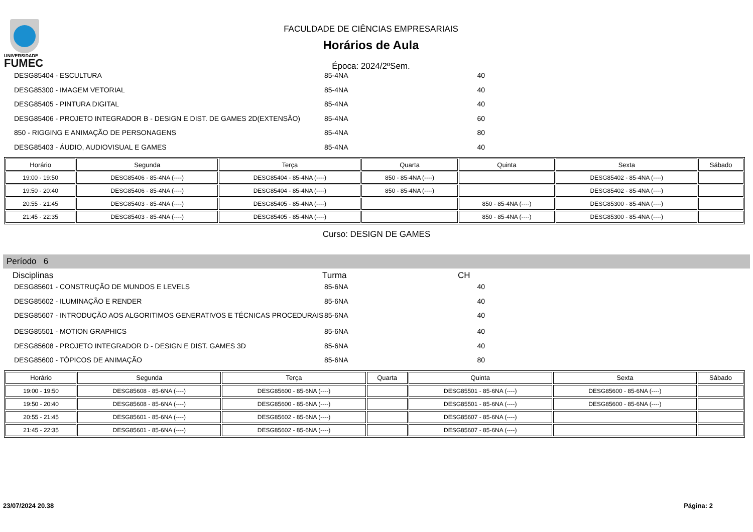UNIVERSIDADE
FUMEC
FACULDADE DE CIÊNCIAS EMPRESARIAIS
Horários de Aula
Época: 2024/2ºSem.
DESG85404 - ESCULTURA 85-4NA 40
DESG85300 - IMAGEM VETORIAL 85-4NA 40
DESG85405 - PINTURA DIGITAL 85-4NA 40
DESG85406 - PROJETO INTEGRADOR B - DESIGN E DIST. DE GAMES 2D(EXTENSÃO) 85-4NA 60
850 - RIGGING E ANIMAÇÃO DE PERSONAGENS 85-4NA 80
DESG85403 - ÁUDIO, AUDIOVISUAL E GAMES 85-4NA 40
| Horário | Segunda | Terça | Quarta | Quinta | Sexta | Sábado |
| --- | --- | --- | --- | --- | --- | --- |
| 19:00 - 19:50 | DESG85406 - 85-4NA (----) | DESG85404 - 85-4NA (----) | 850 - 85-4NA (----) | | DESG85402 - 85-4NA (----) | |
| 19:50 - 20:40 | DESG85406 - 85-4NA (----) | DESG85404 - 85-4NA (----) | 850 - 85-4NA (----) | | DESG85402 - 85-4NA (----) | |
| 20:55 - 21:45 | DESG85403 - 85-4NA (----) | DESG85405 - 85-4NA (----) | | 850 - 85-4NA (----) | DESG85300 - 85-4NA (----) | |
| 21:45 - 22:35 | DESG85403 - 85-4NA (----) | DESG85405 - 85-4NA (----) | | 850 - 85-4NA (----) | DESG85300 - 85-4NA (----) | |
Curso: DESIGN DE GAMES
Período 6
Disciplinas Turma CH
DESG85601 - CONSTRUÇÃO DE MUNDOS E LEVELS 85-6NA 40
DESG85602 - ILUMINAÇÃO E RENDER 85-6NA 40
DESG85607 - INTRODUÇÃO AOS ALGORITIMOS GENERATIVOS E TÉCNICAS PROCEDURAIS 85-6NA 40
DESG85501 - MOTION GRAPHICS 85-6NA 40
DESG85608 - PROJETO INTEGRADOR D - DESIGN E DIST. GAMES 3D 85-6NA 40
DESG85600 - TÓPICOS DE ANIMAÇÃO 85-6NA 80
| Horário | Segunda | Terça | Quarta | Quinta | Sexta | Sábado |
| --- | --- | --- | --- | --- | --- | --- |
| 19:00 - 19:50 | DESG85608 - 85-6NA (----) | DESG85600 - 85-6NA (----) | | DESG85501 - 85-6NA (----) | DESG85600 - 85-6NA (----) | |
| 19:50 - 20:40 | DESG85608 - 85-6NA (----) | DESG85600 - 85-6NA (----) | | DESG85501 - 85-6NA (----) | DESG85600 - 85-6NA (----) | |
| 20:55 - 21:45 | DESG85601 - 85-6NA (----) | DESG85602 - 85-6NA (----) | | DESG85607 - 85-6NA (----) | | |
| 21:45 - 22:35 | DESG85601 - 85-6NA (----) | DESG85602 - 85-6NA (----) | | DESG85607 - 85-6NA (----) | | |
23/07/2024 20.38 Página: 2